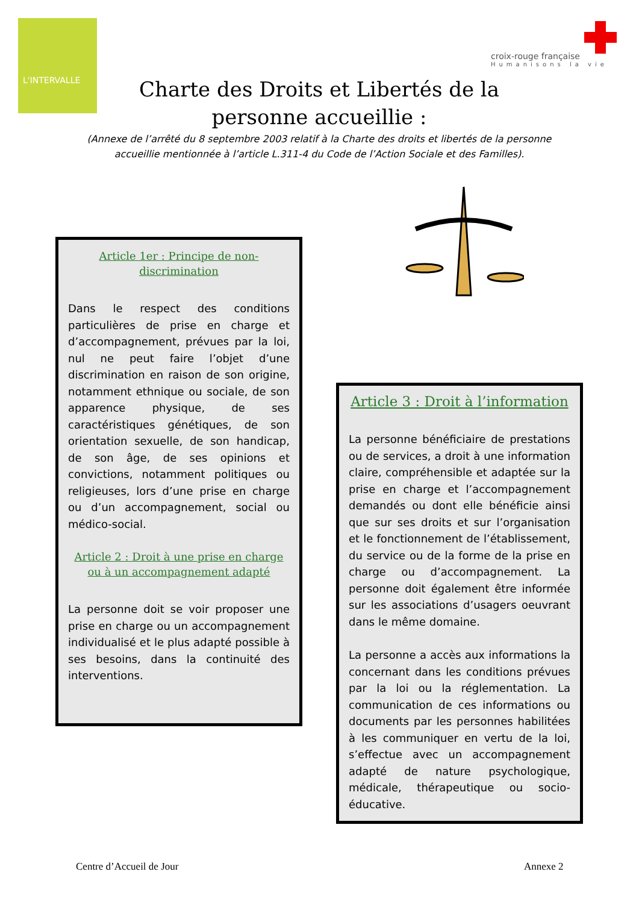L'INTERVALLE
croix-rouge française
Humanisons la vie
Charte des Droits et Libertés de la personne accueillie :
(Annexe de l’arrêté du 8 septembre 2003 relatif à la Charte des droits et libertés de la personne accueillie mentionnée à l’article L.311-4 du Code de l’Action Sociale et des Familles).
Article 1er : Principe de non-discrimination
Dans le respect des conditions particulières de prise en charge et d’accompagnement, prévues par la loi, nul ne peut faire l’objet d’une discrimination en raison de son origine, notamment ethnique ou sociale, de son apparence physique, de ses caractéristiques génétiques, de son orientation sexuelle, de son handicap, de son âge, de ses opinions et convictions, notamment politiques ou religieuses, lors d’une prise en charge ou d’un accompagnement, social ou médico-social.
Article 2 : Droit à une prise en charge ou à un accompagnement adapté
La personne doit se voir proposer une prise en charge ou un accompagnement individualisé et le plus adapté possible à ses besoins, dans la continuité des interventions.
Article 3 : Droit à l’information
La personne bénéficiaire de prestations ou de services, a droit à une information claire, compréhensible et adaptée sur la prise en charge et l’accompagnement demandés ou dont elle bénéficie ainsi que sur ses droits et sur l’organisation et le fonctionnement de l’établissement, du service ou de la forme de la prise en charge ou d’accompagnement. La personne doit également être informée sur les associations d’usagers oeuvrant dans le même domaine.
La personne a accès aux informations la concernant dans les conditions prévues par la loi ou la réglementation. La communication de ces informations ou documents par les personnes habilitées à les communiquer en vertu de la loi, s’effectue avec un accompagnement adapté de nature psychologique, médicale, thérapeutique ou socio-éducative.
Centre d’Accueil de Jour Annexe 2